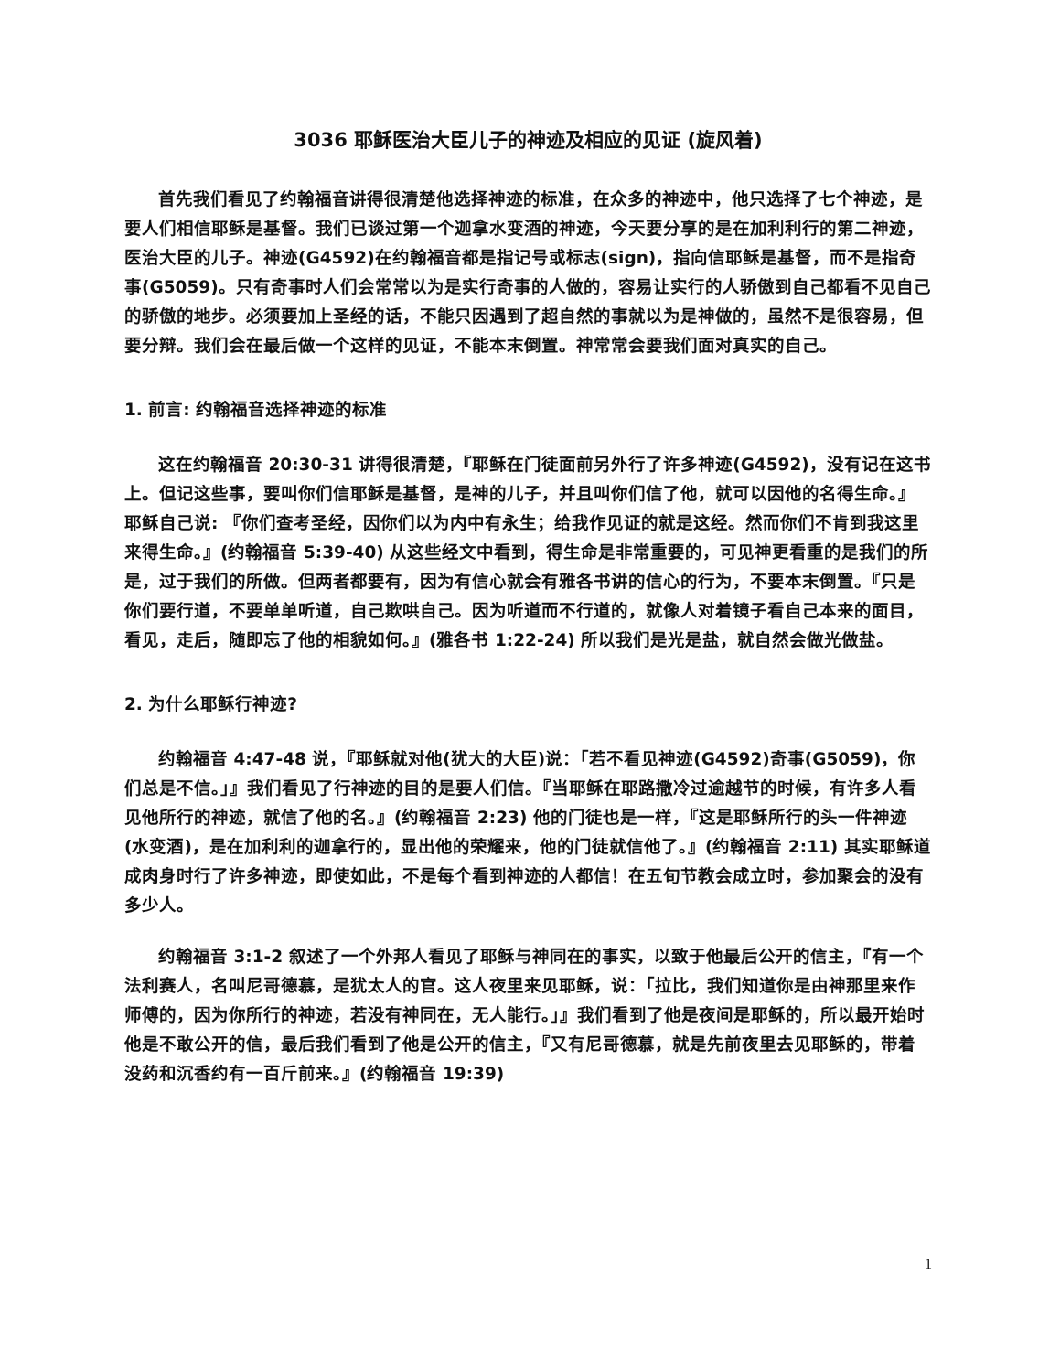3036 耶稣医治大臣儿子的神迹及相应的见证 (旋风着)
首先我们看见了约翰福音讲得很清楚他选择神迹的标准，在众多的神迹中，他只选择了七个神迹，是要人们相信耶稣是基督。我们已谈过第一个迦拿水变酒的神迹，今天要分享的是在加利利行的第二神迹，医治大臣的儿子。神迹(G4592)在约翰福音都是指记号或标志(sign)，指向信耶稣是基督，而不是指奇事(G5059)。只有奇事时人们会常常以为是实行奇事的人做的，容易让实行的人骄傲到自己都看不见自己的骄傲的地步。必须要加上圣经的话，不能只因遇到了超自然的事就以为是神做的，虽然不是很容易，但要分辩。我们会在最后做一个这样的见证，不能本末倒置。神常常会要我们面对真实的自己。
1. 前言: 约翰福音选择神迹的标准
这在约翰福音 20:30-31 讲得很清楚，『耶稣在门徒面前另外行了许多神迹(G4592)，没有记在这书上。但记这些事，要叫你们信耶稣是基督，是神的儿子，并且叫你们信了他，就可以因他的名得生命。』耶稣自己说: 『你们查考圣经，因你们以为内中有永生；给我作见证的就是这经。然而你们不肯到我这里来得生命。』(约翰福音 5:39-40) 从这些经文中看到，得生命是非常重要的，可见神更看重的是我们的所是，过于我们的所做。但两者都要有，因为有信心就会有雅各书讲的信心的行为，不要本末倒置。『只是你们要行道，不要单单听道，自己欺哄自己。因为听道而不行道的，就像人对着镜子看自己本来的面目，看见，走后，随即忘了他的相貌如何。』(雅各书 1:22-24) 所以我们是光是盐，就自然会做光做盐。
2. 为什么耶稣行神迹?
约翰福音 4:47-48 说，『耶稣就对他(犹大的大臣)说：「若不看见神迹(G4592)奇事(G5059)，你们总是不信。」』我们看见了行神迹的目的是要人们信。『当耶稣在耶路撒冷过逾越节的时候，有许多人看见他所行的神迹，就信了他的名。』(约翰福音 2:23) 他的门徒也是一样，『这是耶稣所行的头一件神迹(水变酒)，是在加利利的迦拿行的，显出他的荣耀来，他的门徒就信他了。』(约翰福音 2:11) 其实耶稣道成肉身时行了许多神迹，即使如此，不是每个看到神迹的人都信！在五旬节教会成立时，参加聚会的没有多少人。
约翰福音 3:1-2 叙述了一个外邦人看见了耶稣与神同在的事实，以致于他最后公开的信主，『有一个法利赛人，名叫尼哥德慕，是犹太人的官。这人夜里来见耶稣，说：「拉比，我们知道你是由神那里来作师傅的，因为你所行的神迹，若没有神同在，无人能行。」』我们看到了他是夜间是耶稣的，所以最开始时他是不敢公开的信，最后我们看到了他是公开的信主，『又有尼哥德慕，就是先前夜里去见耶稣的，带着没药和沉香约有一百斤前来。』(约翰福音 19:39)
1